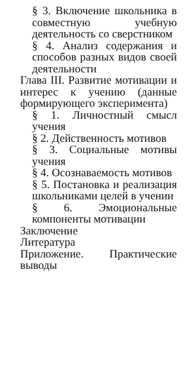§ 3. Включение школьника в совместную учебную деятельность со сверстником
§ 4. Анализ содержания и способов разных видов своей деятельности
Глава III. Развитие мотивации и интерес к учению (данные формирующего эксперимента)
§ 1. Личностный смысл учения
§ 2. Действенность мотивов
§ 3. Социальные мотивы учения
§ 4. Осознаваемость мотивов
§ 5. Постановка и реализация школьниками целей в учении
§ 6. Эмоциональные компоненты мотивации
Заключение
Литература
Приложение. Практические выводы